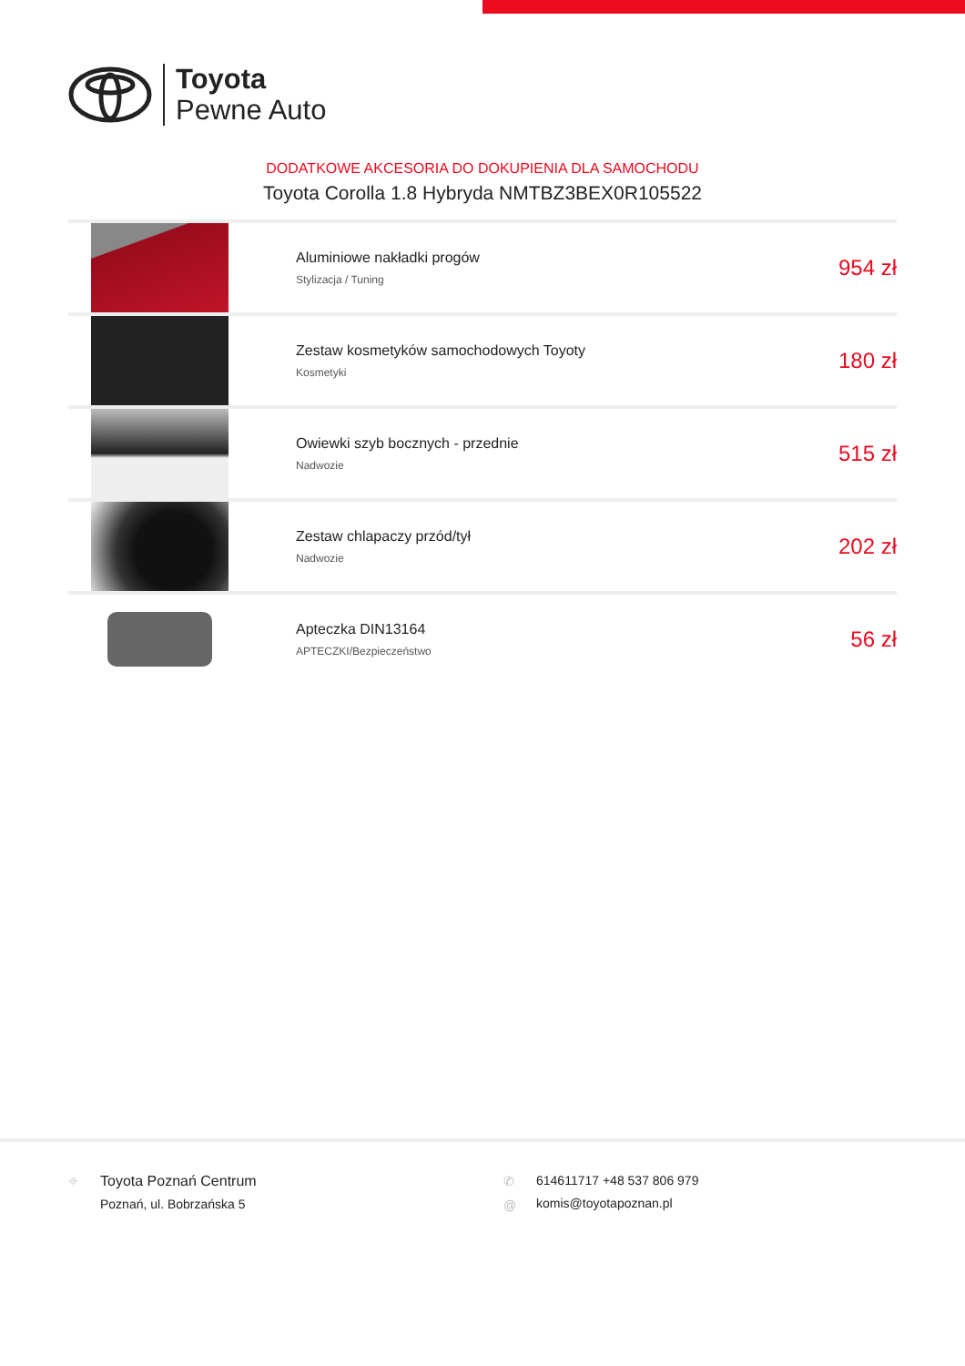Toyota
Pewne Auto
DODATKOWE AKCESORIA DO DOKUPIENIA DLA SAMOCHODU
Toyota Corolla 1.8 Hybryda NMTBZ3BEX0R105522
| | Aluminiowe nakładki progów Stylizacja / Tuning | 954 zł |
| | Zestaw kosmetyków samochodowych Toyoty Kosmetyki | 180 zł |
| | Owiewki szyb bocznych - przednie Nadwozie | 515 zł |
| | Zestaw chlapaczy przód/tył Nadwozie | 202 zł |
| | Apteczka DIN13164 APTECZKI/Bezpieczeństwo | 56 zł |
⌖
Toyota Poznań Centrum
Poznań, ul. Bobrzańska 5
✆
@
614611717 +48 537 806 979
komis@toyotapoznan.pl